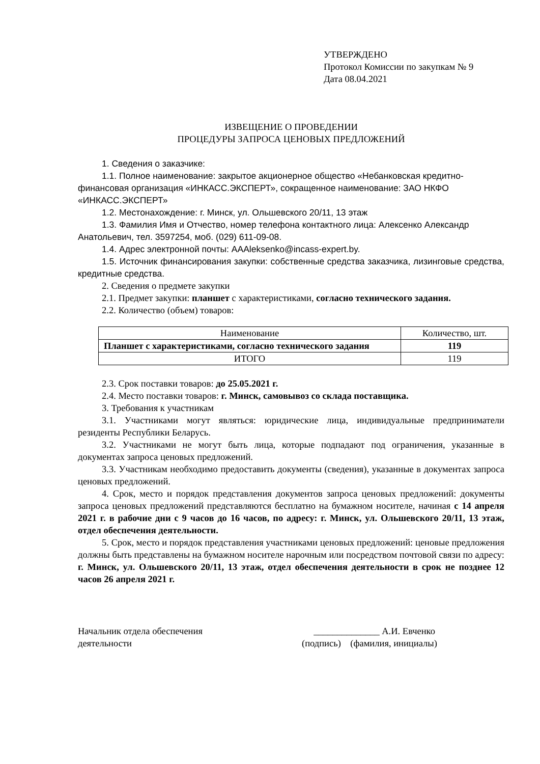УТВЕРЖДЕНО
Протокол Комиссии по закупкам № 9
Дата 08.04.2021
ИЗВЕЩЕНИЕ О ПРОВЕДЕНИИ
ПРОЦЕДУРЫ ЗАПРОСА ЦЕНОВЫХ ПРЕДЛОЖЕНИЙ
1. Сведения о заказчике:
1.1. Полное наименование: закрытое акционерное общество «Небанковская кредитно-финансовая организация «ИНКАСС.ЭКСПЕРТ», сокращенное наименование: ЗАО НКФО «ИНКАСС.ЭКСПЕРТ»
1.2. Местонахождение: г. Минск, ул. Ольшевского 20/11, 13 этаж
1.3. Фамилия Имя и Отчество, номер телефона контактного лица: Алексенко Александр Анатольевич, тел. 3597254, моб. (029) 611-09-08.
1.4. Адрес электронной почты: AAAleksenko@incass-expert.by.
1.5. Источник финансирования закупки: собственные средства заказчика, лизинговые средства, кредитные средства.
2. Сведения о предмете закупки
2.1. Предмет закупки: планшет с характеристиками, согласно технического задания.
2.2. Количество (объем) товаров:
| Наименование | Количество, шт. |
| Планшет с характеристиками, согласно технического задания | 119 |
| ИТОГО | 119 |
2.3. Срок поставки товаров: до 25.05.2021 г.
2.4. Место поставки товаров: г. Минск, самовывоз со склада поставщика.
3. Требования к участникам
3.1. Участниками могут являться: юридические лица, индивидуальные предприниматели резиденты Республики Беларусь.
3.2. Участниками не могут быть лица, которые подпадают под ограничения, указанные в документах запроса ценовых предложений.
3.3. Участникам необходимо предоставить документы (сведения), указанные в документах запроса ценовых предложений.
4. Срок, место и порядок представления документов запроса ценовых предложений: документы запроса ценовых предложений представляются бесплатно на бумажном носителе, начиная с 14 апреля 2021 г. в рабочие дни с 9 часов до 16 часов, по адресу: г. Минск, ул. Ольшевского 20/11, 13 этаж, отдел обеспечения деятельности.
5. Срок, место и порядок представления участниками ценовых предложений: ценовые предложения должны быть представлены на бумажном носителе нарочным или посредством почтовой связи по адресу: г. Минск, ул. Ольшевского 20/11, 13 этаж, отдел обеспечения деятельности в срок не позднее 12 часов 26 апреля 2021 г.
Начальник отдела обеспечения
деятельности
______________ А.И. Евченко
(подпись) (фамилия, инициалы)